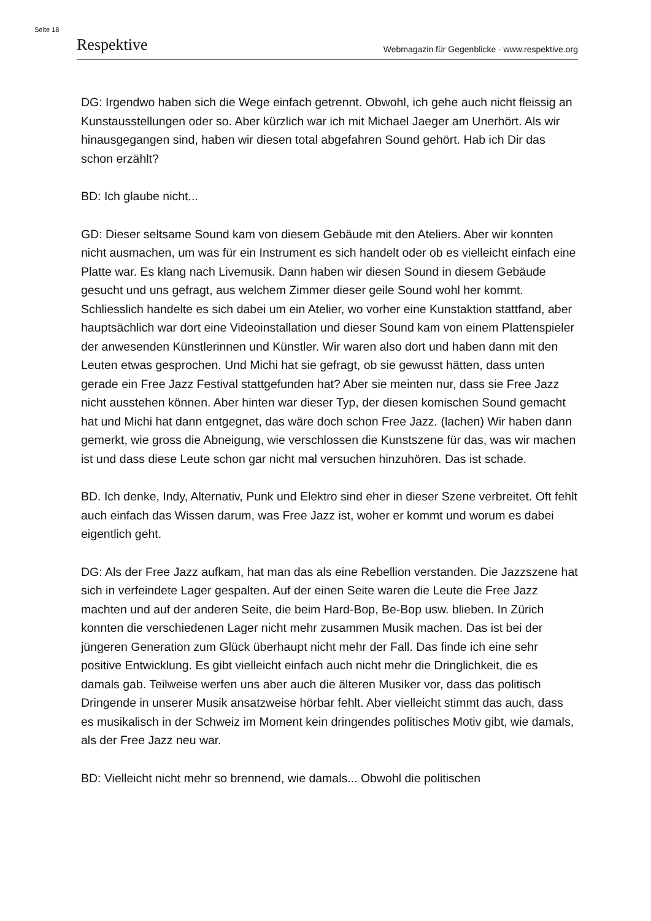Seite 18
Respektive Webmagazin für Gegenblicke · www.respektive.org
DG: Irgendwo haben sich die Wege einfach getrennt. Obwohl, ich gehe auch nicht fleissig an Kunstausstellungen oder so. Aber kürzlich war ich mit Michael Jaeger am Unerhört. Als wir hinausgegangen sind, haben wir diesen total abgefahren Sound gehört. Hab ich Dir das schon erzählt?
BD: Ich glaube nicht...
GD: Dieser seltsame Sound kam von diesem Gebäude mit den Ateliers. Aber wir konnten nicht ausmachen, um was für ein Instrument es sich handelt oder ob es vielleicht einfach eine Platte war. Es klang nach Livemusik. Dann haben wir diesen Sound in diesem Gebäude gesucht und uns gefragt, aus welchem Zimmer dieser geile Sound wohl her kommt. Schliesslich handelte es sich dabei um ein Atelier, wo vorher eine Kunstaktion stattfand, aber hauptsächlich war dort eine Videoinstallation und dieser Sound kam von einem Plattenspieler der anwesenden Künstlerinnen und Künstler. Wir waren also dort und haben dann mit den Leuten etwas gesprochen. Und Michi hat sie gefragt, ob sie gewusst hätten, dass unten gerade ein Free Jazz Festival stattgefunden hat? Aber sie meinten nur, dass sie Free Jazz nicht ausstehen können. Aber hinten war dieser Typ, der diesen komischen Sound gemacht hat und Michi hat dann entgegnet, das wäre doch schon Free Jazz. (lachen) Wir haben dann gemerkt, wie gross die Abneigung, wie verschlossen die Kunstszene für das, was wir machen ist und dass diese Leute schon gar nicht mal versuchen hinzuhören. Das ist schade.
BD. Ich denke, Indy, Alternativ, Punk und Elektro sind eher in dieser Szene verbreitet. Oft fehlt auch einfach das Wissen darum, was Free Jazz ist, woher er kommt und worum es dabei eigentlich geht.
DG: Als der Free Jazz aufkam, hat man das als eine Rebellion verstanden. Die Jazzszene hat sich in verfeindete Lager gespalten. Auf der einen Seite waren die Leute die Free Jazz machten und auf der anderen Seite, die beim Hard-Bop, Be-Bop usw. blieben. In Zürich konnten die verschiedenen Lager nicht mehr zusammen Musik machen. Das ist bei der jüngeren Generation zum Glück überhaupt nicht mehr der Fall. Das finde ich eine sehr positive Entwicklung. Es gibt vielleicht einfach auch nicht mehr die Dringlichkeit, die es damals gab. Teilweise werfen uns aber auch die älteren Musiker vor, dass das politisch Dringende in unserer Musik ansatzweise hörbar fehlt. Aber vielleicht stimmt das auch, dass es musikalisch in der Schweiz im Moment kein dringendes politisches Motiv gibt, wie damals, als der Free Jazz neu war.
BD: Vielleicht nicht mehr so brennend, wie damals... Obwohl die politischen